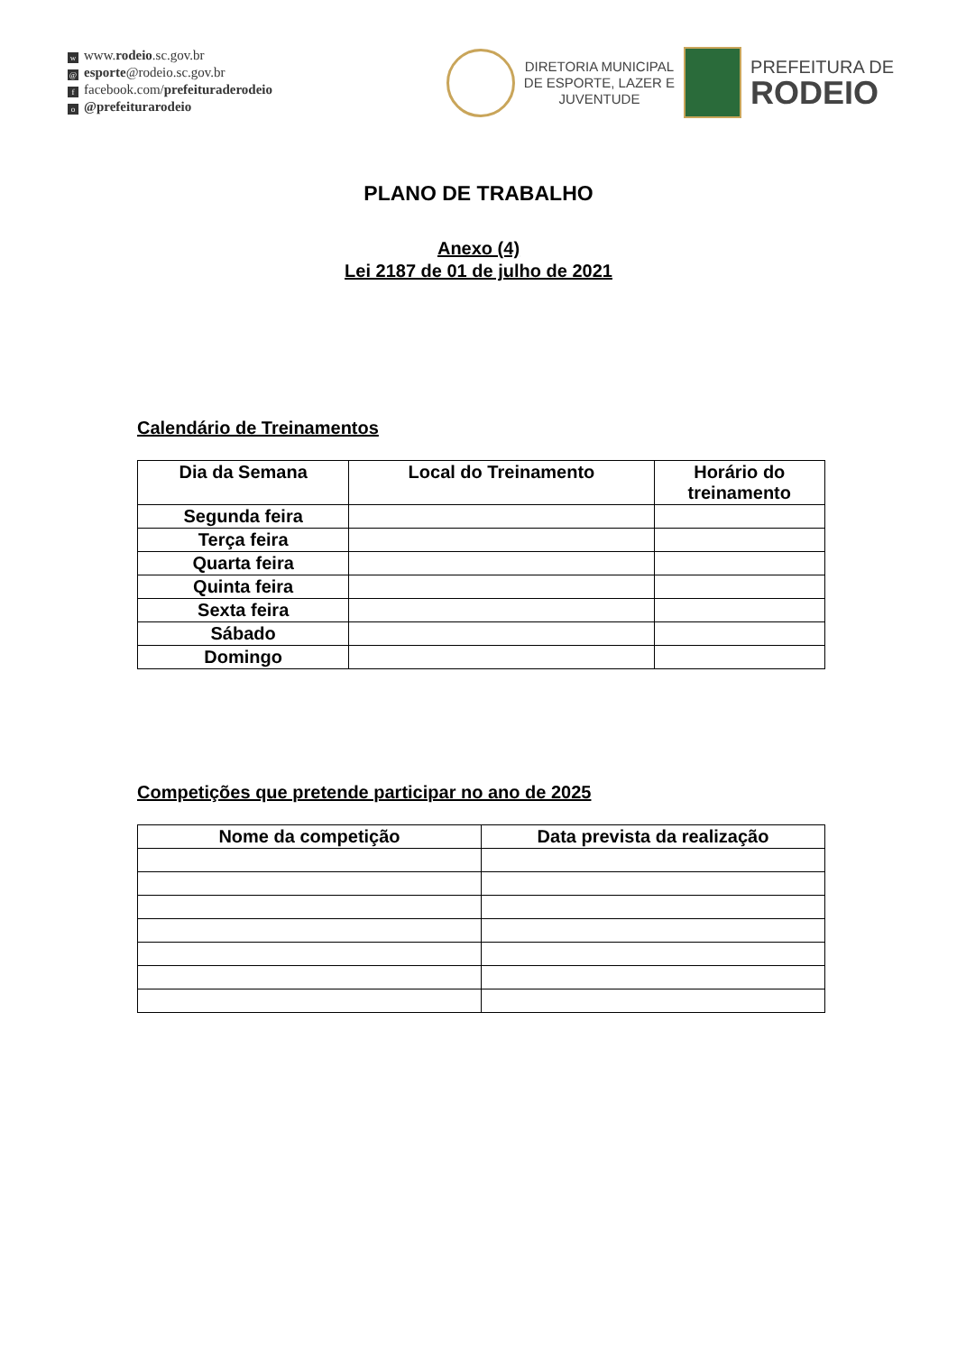wwww.rodeio.sc.gov.br
@ esporte@rodeio.sc.gov.br
ffacebook.com/prefeituraderodeio
o @prefeiturarodeio
DIRETORIA MUNICIPAL
DE ESPORTE, LAZER E
JUVENTUDE
PREFEITURA DE
RODEIO
PLANO DE TRABALHO
Anexo (4)
Lei 2187 de 01 de julho de 2021
Calendário de Treinamentos
| Dia da Semana | Local do Treinamento | Horário do treinamento |
| --- | --- | --- |
| Segunda feira | | |
| Terça feira | | |
| Quarta feira | | |
| Quinta feira | | |
| Sexta feira | | |
| Sábado | | |
| Domingo | | |
Competições que pretende participar no ano de 2025
| Nome da competição | Data prevista da realização |
| --- | --- |